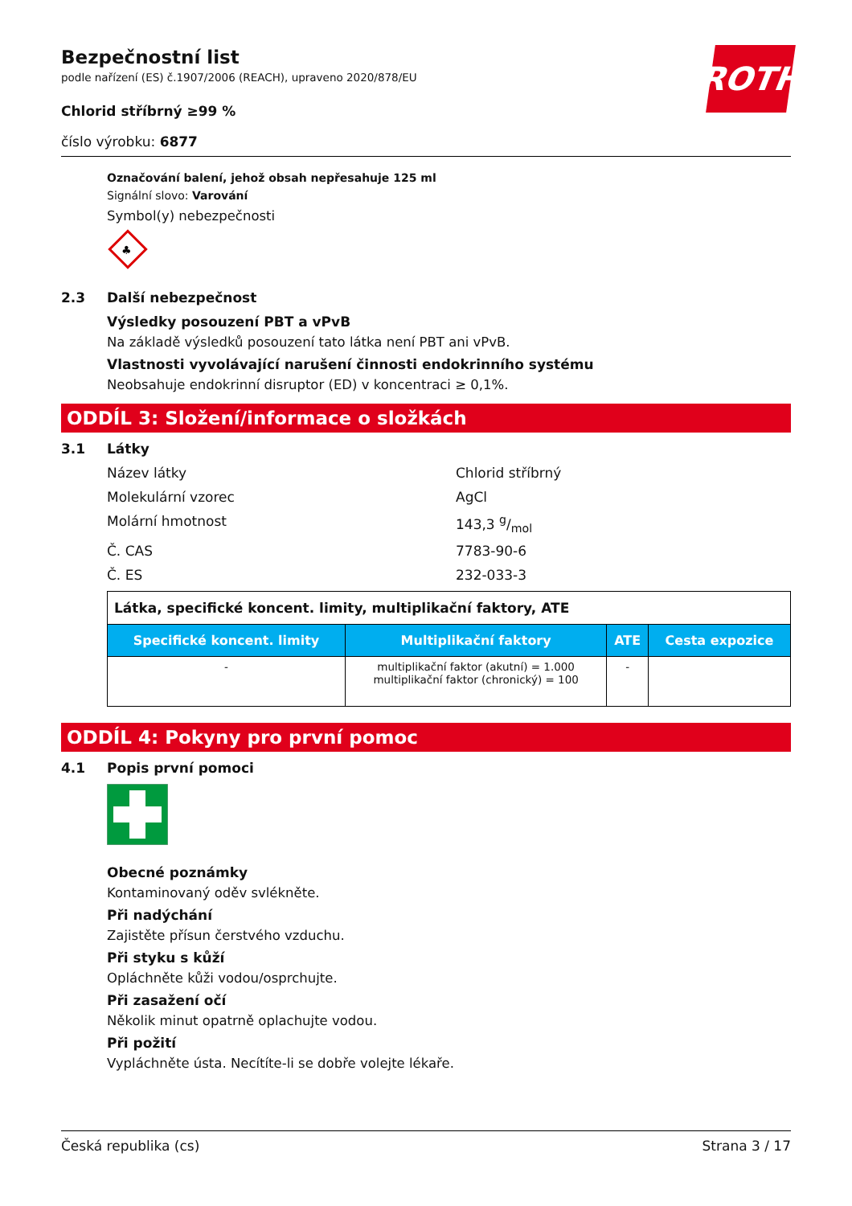ROTH
Bezpečnostní list
podle nařízení (ES) č.1907/2006 (REACH), upraveno 2020/878/EU
Chlorid stříbrný ≥99 %
číslo výrobku: 6877
Označování balení, jehož obsah nepřesahuje 125 ml
Signální slovo: Varování
Symbol(y) nebezpečnosti
♣
2.3 Další nebezpečnost
Výsledky posouzení PBT a vPvB
Na základě výsledků posouzení tato látka není PBT ani vPvB.
Vlastnosti vyvolávající narušení činnosti endokrinního systému
Neobsahuje endokrinní disruptor (ED) v koncentraci ≥ 0,1%.
ODDÍL 3: Složení/informace o složkách
3.1 Látky
Název látky Chlorid stříbrný
Molekulární vzorec AgCl
Molární hmotnost 143,3 g/mol
Č. CAS 7783-90-6
Č. ES 232-033-3
| Látka, specifické koncent. limity, multiplikační faktory, ATE | | | |
| Specifické koncent. limity | Multiplikační faktory | ATE | Cesta expozice |
| - | multiplikační faktor (akutní) = 1.000 multiplikační faktor (chronický) = 100 | - | |
ODDÍL 4: Pokyny pro první pomoc
4.1 Popis první pomoci
Obecné poznámky
Kontaminovaný oděv svlékněte.
Při nadýchání
Zajistěte přísun čerstvého vzduchu.
Při styku s kůží
Opláchněte kůži vodou/osprchujte.
Při zasažení očí
Několik minut opatrně oplachujte vodou.
Při požití
Vypláchněte ústa. Necítíte-li se dobře volejte lékaře.
Česká republika (cs) Strana 3 / 17